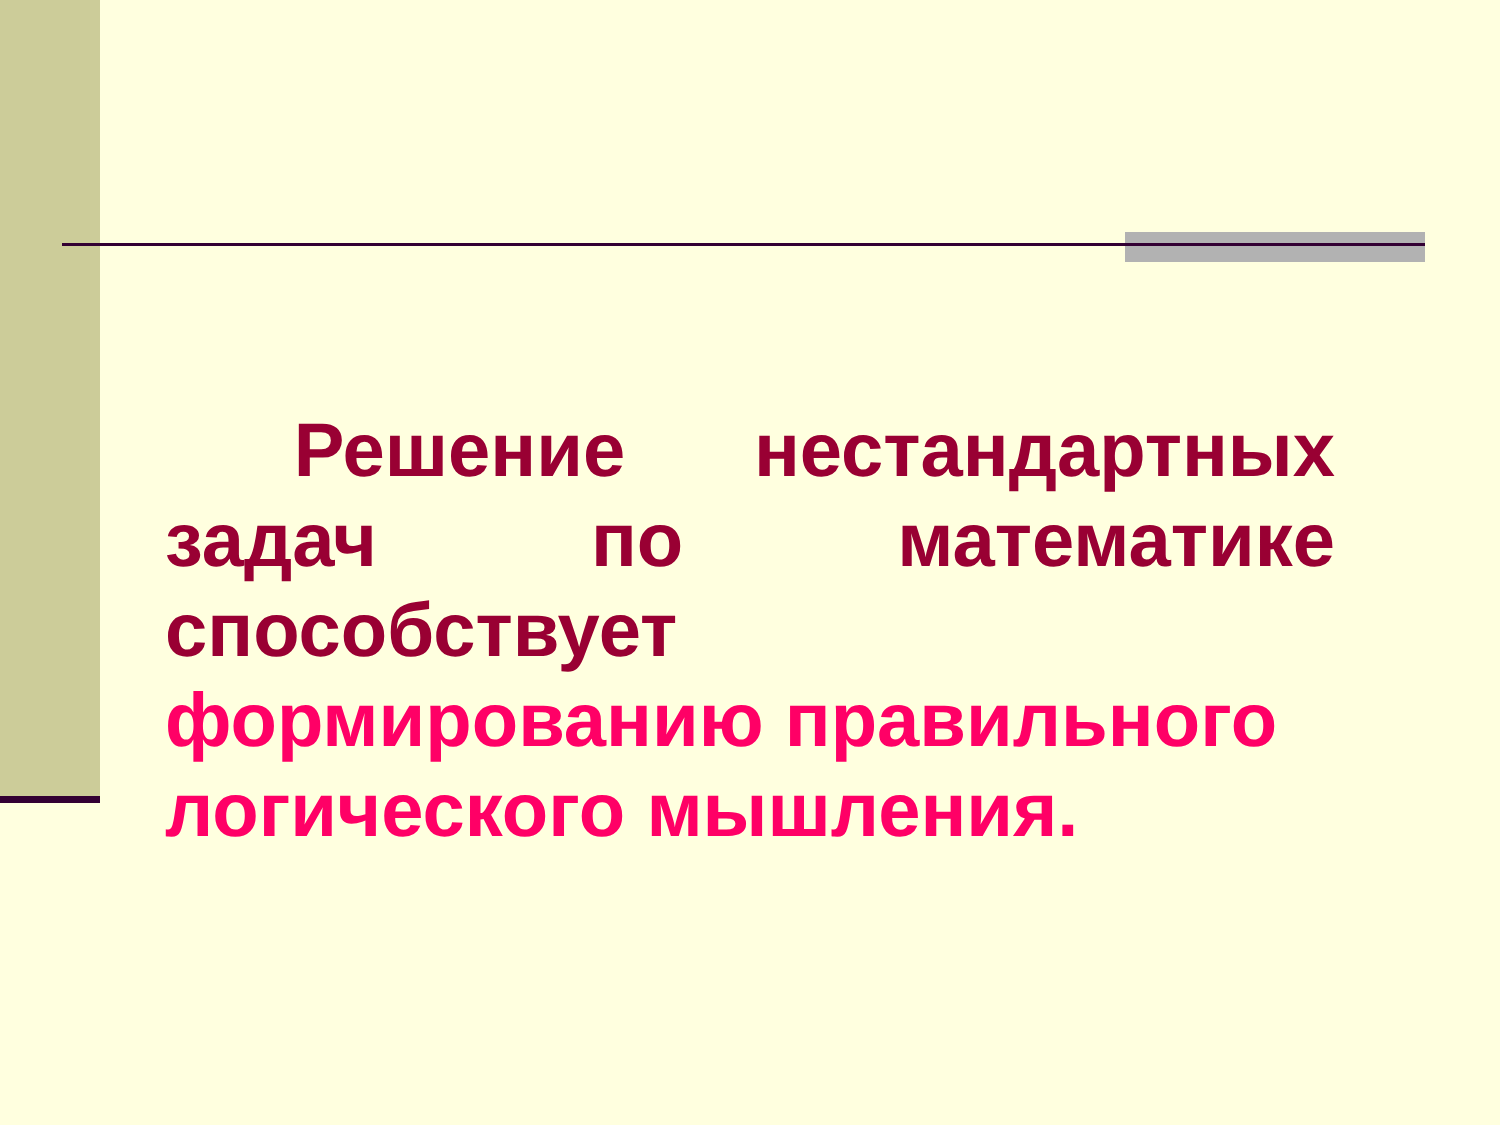Решение нестандартных задач по математике способствует
формированию правильного логического мышления.